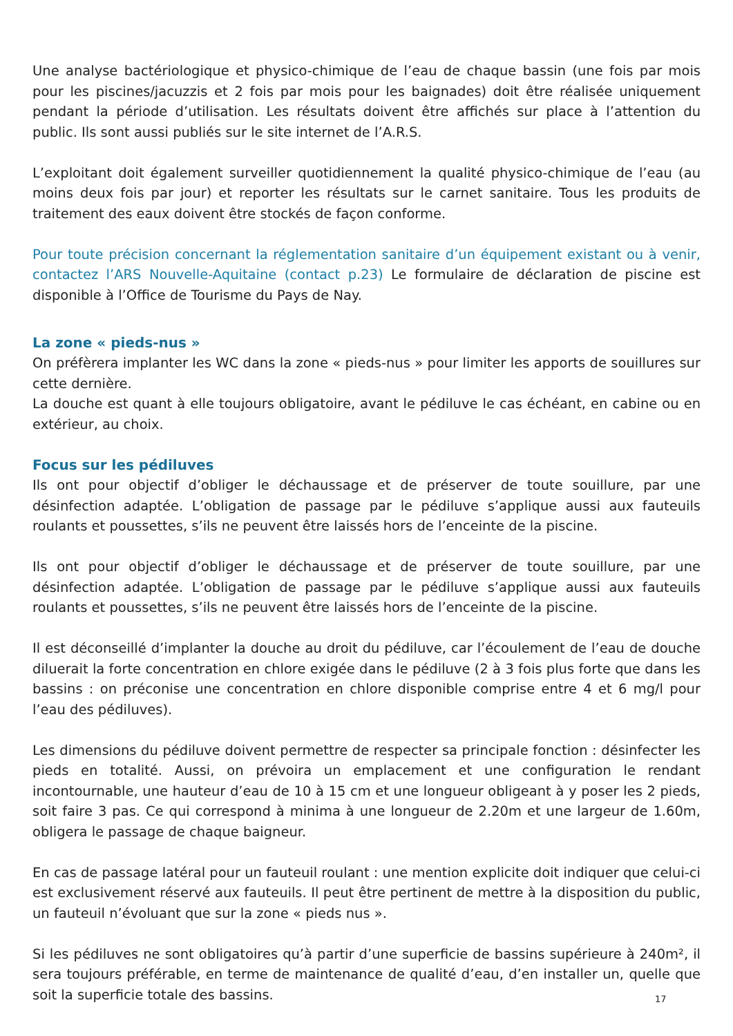Une analyse bactériologique et physico-chimique de l’eau de chaque bassin (une fois par mois pour les piscines/jacuzzis et 2 fois par mois pour les baignades) doit être réalisée uniquement pendant la période d’utilisation. Les résultats doivent être affichés sur place à l’attention du public. Ils sont aussi publiés sur le site internet de l’A.R.S.
L’exploitant doit également surveiller quotidiennement la qualité physico-chimique de l’eau (au moins deux fois par jour) et reporter les résultats sur le carnet sanitaire. Tous les produits de traitement des eaux doivent être stockés de façon conforme.
Pour toute précision concernant la réglementation sanitaire d’un équipement existant ou à venir, contactez l’ARS Nouvelle-Aquitaine (contact p.23) Le formulaire de déclaration de piscine est disponible à l’Office de Tourisme du Pays de Nay.
La zone « pieds-nus »
On préfèrera implanter les WC dans la zone « pieds-nus » pour limiter les apports de souillures sur cette dernière.
La douche est quant à elle toujours obligatoire, avant le pédiluve le cas échéant, en cabine ou en extérieur, au choix.
Focus sur les pédiluves
Ils ont pour objectif d’obliger le déchaussage et de préserver de toute souillure, par une désinfection adaptée. L’obligation de passage par le pédiluve s’applique aussi aux fauteuils roulants et poussettes, s’ils ne peuvent être laissés hors de l’enceinte de la piscine.
Ils ont pour objectif d’obliger le déchaussage et de préserver de toute souillure, par une désinfection adaptée. L’obligation de passage par le pédiluve s’applique aussi aux fauteuils roulants et poussettes, s’ils ne peuvent être laissés hors de l’enceinte de la piscine.
Il est déconseillé d’implanter la douche au droit du pédiluve, car l’écoulement de l’eau de douche diluerait la forte concentration en chlore exigée dans le pédiluve (2 à 3 fois plus forte que dans les bassins : on préconise une concentration en chlore disponible comprise entre 4 et 6 mg/l pour l’eau des pédiluves).
Les dimensions du pédiluve doivent permettre de respecter sa principale fonction : désinfecter les pieds en totalité. Aussi, on prévoira un emplacement et une configuration le rendant incontournable, une hauteur d’eau de 10 à 15 cm et une longueur obligeant à y poser les 2 pieds, soit faire 3 pas. Ce qui correspond à minima à une longueur de 2.20m et une largeur de 1.60m, obligera le passage de chaque baigneur.
En cas de passage latéral pour un fauteuil roulant : une mention explicite doit indiquer que celui-ci est exclusivement réservé aux fauteuils. Il peut être pertinent de mettre à la disposition du public, un fauteuil n’évoluant que sur la zone « pieds nus ».
Si les pédiluves ne sont obligatoires qu’à partir d’une superficie de bassins supérieure à 240m², il sera toujours préférable, en terme de maintenance de qualité d’eau, d’en installer un, quelle que soit la superficie totale des bassins.
17